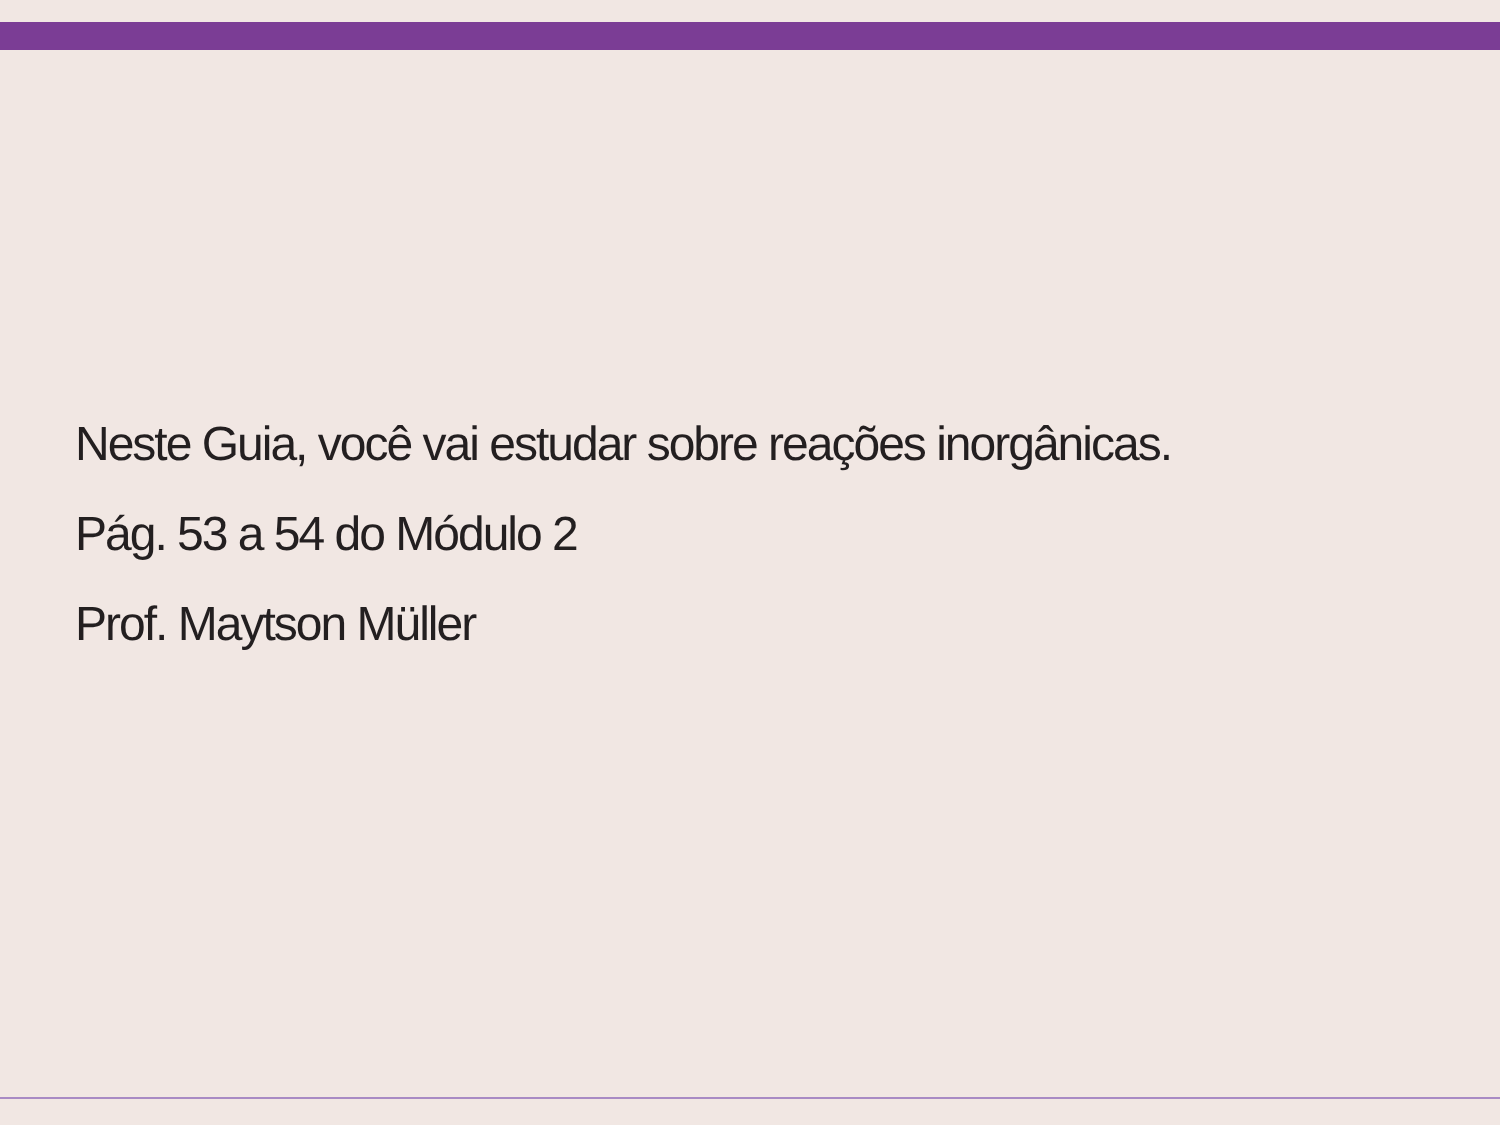Neste Guia, você vai estudar sobre reações inorgânicas.
Pág. 53 a 54 do Módulo 2
Prof. Maytson Müller